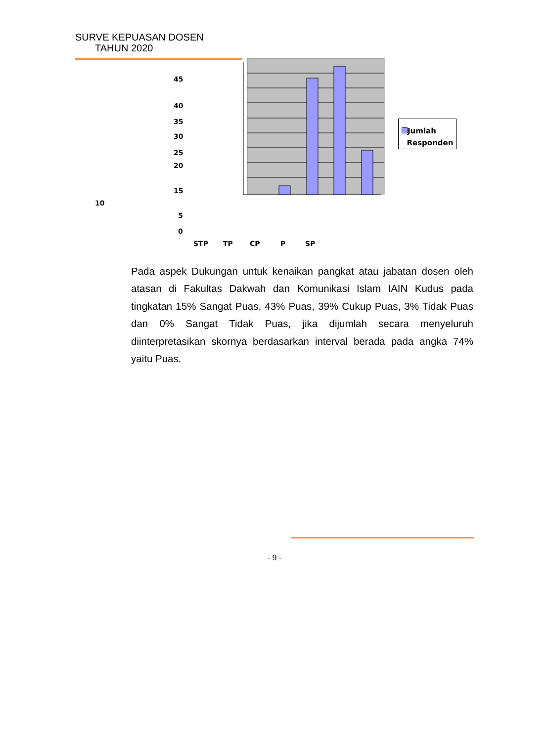SURVE KEPUASAN DOSEN
TAHUN 2020
45
40
35
30
25
20
15
10
5
0
STP TP CP P SP
Jumlah
Responden
Pada aspek Dukungan untuk kenaikan pangkat atau jabatan dosen oleh atasan di Fakultas Dakwah dan Komunikasi Islam IAIN Kudus pada tingkatan 15% Sangat Puas, 43% Puas, 39% Cukup Puas, 3% Tidak Puas dan 0% Sangat Tidak Puas, jika dijumlah secara menyeluruh diinterpretasikan skornya berdasarkan interval berada pada angka 74% yaitu Puas.
- 9 -